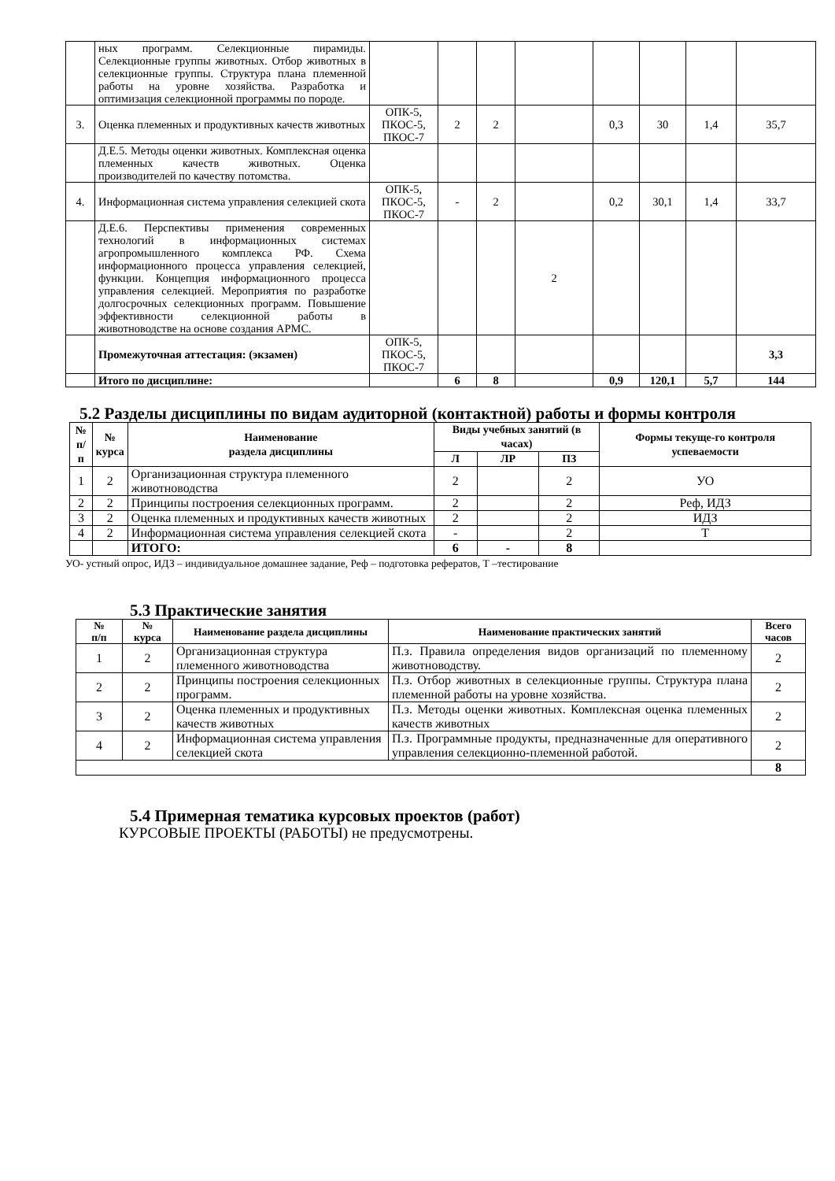| | ных программ. Селекционные пирамиды. Селекционные группы животных. Отбор животных в селекционные группы. Структура плана племенной работы на уровне хозяйства. Разработка и оптимизация селекционной программы по породе. | | | | | | | | |
| 3. | Оценка племенных и продуктивных качеств животных | ОПК-5, ПКОС-5, ПКОС-7 | 2 | 2 | | 0,3 | 30 | 1,4 | 35,7 |
| | Д.Е.5. Методы оценки животных. Комплексная оценка племенных качеств животных. Оценка производителей по качеству потомства. | | | | | | | | |
| 4. | Информационная система управления селекцией скота | ОПК-5, ПКОС-5, ПКОС-7 | - | 2 | | 0,2 | 30,1 | 1,4 | 33,7 |
| | Д.Е.6. Перспективы применения современных технологий в информационных системах агропромышленного комплекса РФ. Схема информационного процесса управления селекцией, функции. Концепция информационного процесса управления селекцией. Мероприятия по разработке долгосрочных селекционных программ. Повышение эффективности селекционной работы в животноводстве на основе создания АРМС. | | | | 2 | | | | |
| | Промежуточная аттестация: (экзамен) | ОПК-5, ПКОС-5, ПКОС-7 | | | | | | | 3,3 |
| | Итого по дисциплине: | | 6 | 8 | | 0,9 | 120,1 | 5,7 | 144 |
5.2 Разделы дисциплины по видам аудиторной (контактной) работы и формы контроля
| № п/п | № курса | Наименование раздела дисциплины | Виды учебных занятий (в часах) | | | Формы текуще-го контроля успеваемости |
| --- | --- | --- | --- | --- | --- | --- |
| | | | Л | ЛР | ПЗ | |
| 1 | 2 | Организационная структура племенного животноводства | 2 | | 2 | УО |
| 2 | 2 | Принципы построения селекционных программ. | 2 | | 2 | Реф, ИДЗ |
| 3 | 2 | Оценка племенных и продуктивных качеств животных | 2 | | 2 | ИДЗ |
| 4 | 2 | Информационная система управления селекцией скота | - | | 2 | Т |
| | | ИТОГО: | 6 | - | 8 | |
УО- устный опрос, ИДЗ – индивидуальное домашнее задание, Реф – подготовка рефератов, Т –тестирование
5.3 Практические занятия
| № п/п | № курса | Наименование раздела дисциплины | Наименование практических занятий | Всего часов |
| --- | --- | --- | --- | --- |
| 1 | 2 | Организационная структура племенного животноводства | П.з. Правила определения видов организаций по племенному животноводству. | 2 |
| 2 | 2 | Принципы построения селекционных программ. | П.з. Отбор животных в селекционные группы. Структура плана племенной работы на уровне хозяйства. | 2 |
| 3 | 2 | Оценка племенных и продуктивных качеств животных | П.з. Методы оценки животных. Комплексная оценка племенных качеств животных | 2 |
| 4 | 2 | Информационная система управления селекцией скота | П.з. Программные продукты, предназначенные для оперативного управления селекционно-племенной работой. | 2 |
| | | | | 8 |
5.4 Примерная тематика курсовых проектов (работ)
КУРСОВЫЕ ПРОЕКТЫ (РАБОТЫ) не предусмотрены.